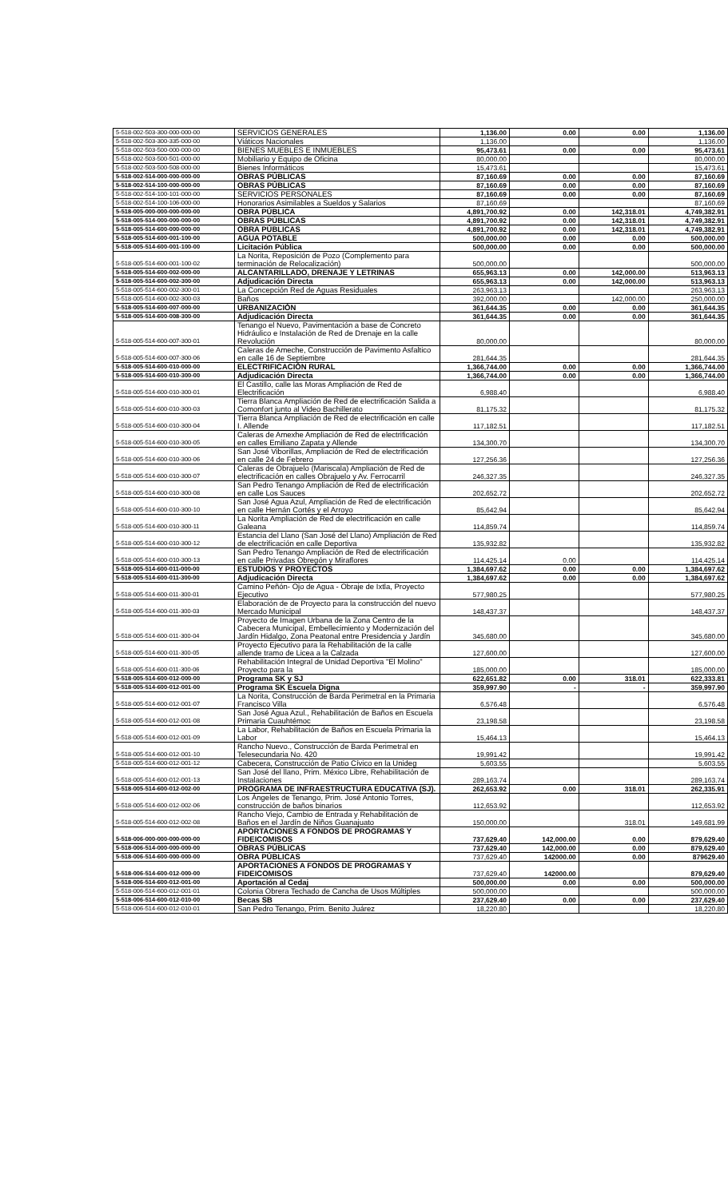| 5-518-002-503-300-000-000-00 | SERVICIOS GENERALES | 1,136.00 | 0.00 | 0.00 | 1,136.00 |
| 5-518-002-503-300-335-000-00 | Viáticos Nacionales | 1,136.00 | | | 1,136.00 |
| 5-518-002-503-500-000-000-00 | BIENES MUEBLES E INMUEBLES | 95,473.61 | 0.00 | 0.00 | 95,473.61 |
| 5-518-002-503-500-501-000-00 | Mobiliario y Equipo de Oficina | 80,000.00 | | | 80,000.00 |
| 5-518-002-503-500-508-000-00 | Bienes Informáticos | 15,473.61 | | | 15,473.61 |
| 5-518-002-514-000-000-000-00 | OBRAS PÚBLICAS | 87,160.69 | 0.00 | 0.00 | 87,160.69 |
| 5-518-002-514-100-000-000-00 | OBRAS PÚBLICAS | 87,160.69 | 0.00 | 0.00 | 87,160.69 |
| 5-518-002-514-100-101-000-00 | SERVICIOS PERSONALES | 87,160.69 | 0.00 | 0.00 | 87,160.69 |
| 5-518-002-514-100-106-000-00 | Honorarios Asimilables a Sueldos y Salarios | 87,160.69 | | | 87,160.69 |
| 5-518-005-000-000-000-000-00 | OBRA PÚBLICA | 4,891,700.92 | 0.00 | 142,318.01 | 4,749,382.91 |
| 5-518-005-514-000-000-000-00 | OBRAS PÚBLICAS | 4,891,700.92 | 0.00 | 142,318.01 | 4,749,382.91 |
| 5-518-005-514-600-000-000-00 | OBRA PÚBLICAS | 4,891,700.92 | 0.00 | 142,318.01 | 4,749,382.91 |
| 5-518-005-514-600-001-100-00 | AGUA POTABLE | 500,000.00 | 0.00 | 0.00 | 500,000.00 |
| 5-518-005-514-600-001-100-00 | Licitación Pública | 500,000.00 | 0.00 | 0.00 | 500,000.00 |
| 5-518-005-514-600-001-100-02 | La Norita, Reposición de Pozo (Complemento para terminación de Relocalización) | 500,000.00 | | | 500,000.00 |
| 5-518-005-514-600-002-000-00 | ALCANTARILLADO, DRENAJE Y LETRINAS | 655,963.13 | 0.00 | 142,000.00 | 513,963.13 |
| 5-518-005-514-600-002-300-00 | Adjudicación Directa | 655,963.13 | 0.00 | 142,000.00 | 513,963.13 |
| 5-518-005-514-600-002-300-01 | La Concepción Red de Aguas Residuales | 263,963.13 | | | 263,963.13 |
| 5-518-005-514-600-002-300-03 | Baños | 392,000.00 | | 142,000.00 | 250,000.00 |
| 5-518-005-514-600-007-000-00 | URBANIZACIÓN | 361,644.35 | 0.00 | 0.00 | 361,644.35 |
| 5-518-005-514-600-008-300-00 | Adjudicación Directa | 361,644.35 | 0.00 | 0.00 | 361,644.35 |
| 5-518-005-514-600-007-300-01 | Tenango el Nuevo, Pavimentación a base de Concreto Hidráulico e Instalación de Red de Drenaje en la calle Revolución | 80,000.00 | | | 80,000.00 |
| 5-518-005-514-600-007-300-06 | Caleras de Ameche, Construcción de Pavimento Asfaltico en calle 16 de Septiembre | 281,644.35 | | | 281,644.35 |
| 5-518-005-514-600-010-000-00 | ELECTRIFICACIÓN RURAL | 1,366,744.00 | 0.00 | 0.00 | 1,366,744.00 |
| 5-518-005-514-600-010-300-00 | Adjudicación Directa | 1,366,744.00 | 0.00 | 0.00 | 1,366,744.00 |
| 5-518-005-514-600-010-300-01 | El Castillo, calle las Moras Ampliación de Red de Electrificación | 6,988.40 | | | 6,988.40 |
| 5-518-005-514-600-010-300-03 | Tierra Blanca Ampliación de Red de electrificación Salida a Comonfort junto al Video Bachillerato | 81,175.32 | | | 81,175.32 |
| 5-518-005-514-600-010-300-04 | Tierra Blanca Ampliación de Red de electrificación en calle I. Allende | 117,182.51 | | | 117,182.51 |
| 5-518-005-514-600-010-300-05 | Caleras de Amexhe Ampliación de Red de electrificación en calles Emiliano Zapata y Allende | 134,300.70 | | | 134,300.70 |
| 5-518-005-514-600-010-300-06 | San José Viborillas, Ampliación de Red de electrificación en calle 24 de Febrero | 127,256.36 | | | 127,256.36 |
| 5-518-005-514-600-010-300-07 | Caleras de Obrajuelo (Mariscala) Ampliación de Red de electrificación en calles Obrajuelo y Av. Ferrocarril | 246,327.35 | | | 246,327.35 |
| 5-518-005-514-600-010-300-08 | San Pedro Tenango Ampliación de Red de electrificación en calle Los Sauces | 202,652.72 | | | 202,652.72 |
| 5-518-005-514-600-010-300-10 | San José Agua Azul, Ampliación de Red de electrificación en calle Hernán Cortés y el Arroyo | 85,642.94 | | | 85,642.94 |
| 5-518-005-514-600-010-300-11 | La Norita Ampliación de Red de electrificación en calle Galeana | 114,859.74 | | | 114,859.74 |
| 5-518-005-514-600-010-300-12 | Estancia del Llano (San José del Llano) Ampliación de Red de electrificación en calle Deportiva | 135,932.82 | | | 135,932.82 |
| 5-518-005-514-600-010-300-13 | San Pedro Tenango Ampliación de Red de electrificación en calle Privadas Obregón y Miraflores | 114,425.14 | 0.00 | | 114,425.14 |
| 5-518-005-514-600-011-000-00 | ESTUDIOS Y PROYECTOS | 1,384,697.62 | 0.00 | 0.00 | 1,384,697.62 |
| 5-518-005-514-600-011-300-00 | Adjudicación Directa | 1,384,697.62 | 0.00 | 0.00 | 1,384,697.62 |
| 5-518-005-514-600-011-300-01 | Camino Peñón- Ojo de Agua - Obraje de Ixtla, Proyecto Ejecutivo | 577,980.25 | | | 577,980.25 |
| 5-518-005-514-600-011-300-03 | Elaboración de de Proyecto para la construcción del nuevo Mercado Municipal | 148,437.37 | | | 148,437.37 |
| 5-518-005-514-600-011-300-04 | Proyecto de Imagen Urbana de la Zona Centro de la Cabecera Municipal, Embellecimiento y Modernización del Jardín Hidalgo, Zona Peatonal entre Presidencia y Jardín | 345,680.00 | | | 345,680.00 |
| 5-518-005-514-600-011-300-05 | Proyecto Ejecutivo para la Rehabilitación de la calle allende tramo de Licea a la Calzada | 127,600.00 | | | 127,600.00 |
| 5-518-005-514-600-011-300-06 | Rehabilitación Integral de Unidad Deportiva "El Molino" Proyecto para la | 185,000.00 | | | 185,000.00 |
| 5-518-005-514-600-012-000-00 | Programa SK y SJ | 622,651.82 | 0.00 | 318.01 | 622,333.81 |
| 5-518-005-514-600-012-001-00 | Programa SK Escuela Digna | 359,997.90 | - | - | 359,997.90 |
| 5-518-005-514-600-012-001-07 | La Norita, Construcción de Barda Perimetral en la Primaria Francisco Villa | 6,576.48 | | | 6,576.48 |
| 5-518-005-514-600-012-001-08 | San José Agua Azul., Rehabilitación de Baños en Escuela Primaria Cuauhtémoc | 23,198.58 | | | 23,198.58 |
| 5-518-005-514-600-012-001-09 | La Labor, Rehabilitación de Baños en Escuela Primaria la Labor | 15,464.13 | | | 15,464.13 |
| 5-518-005-514-600-012-001-10 | Rancho Nuevo., Construcción de Barda Perimetral en Telesecundaria No. 420 | 19,991.42 | | | 19,991.42 |
| 5-518-005-514-600-012-001-12 | Cabecera, Construcción de Patio Cívico en la Unideg | 5,603.55 | | | 5,603.55 |
| 5-518-005-514-600-012-001-13 | San José del llano, Prim. México Libre, Rehabilitación de Instalaciones | 289,163.74 | | | 289,163.74 |
| 5-518-005-514-600-012-002-00 | PROGRAMA DE INFRAESTRUCTURA EDUCATIVA (SJ). | 262,653.92 | 0.00 | 318.01 | 262,335.91 |
| 5-518-005-514-600-012-002-06 | Los Ángeles de Tenango, Prim. José Antonio Torres, construcción de baños binarios | 112,653.92 | | | 112,653.92 |
| 5-518-005-514-600-012-002-08 | Rancho Viejo, Cambio de Entrada y Rehabilitación de Baños en el Jardín de Niños Guanajuato | 150,000.00 | | 318.01 | 149,681.99 |
| 5-518-006-000-000-000-000-00 | APORTACIONES A FONDOS DE PROGRAMAS Y FIDEICOMISOS | 737,629.40 | 142,000.00 | 0.00 | 879,629.40 |
| 5-518-006-514-000-000-000-00 | OBRAS PÚBLICAS | 737,629.40 | 142,000.00 | 0.00 | 879,629.40 |
| 5-518-006-514-600-000-000-00 | OBRA PÚBLICAS | 737,629.40 | 142000.00 | 0.00 | 879629.40 |
| 5-518-006-514-600-012-000-00 | APORTACIONES A FONDOS DE PROGRAMAS Y FIDEICOMISOS | 737,629.40 | 142000.00 | | 879,629.40 |
| 5-518-006-514-600-012-001-00 | Aportación al Cedaj | 500,000.00 | 0.00 | 0.00 | 500,000.00 |
| 5-518-006-514-600-012-001-01 | Colonia Obrera Techado de Cancha de Usos Múltiples | 500,000.00 | | | 500,000.00 |
| 5-518-006-514-600-012-010-00 | Becas SB | 237,629.40 | 0.00 | 0.00 | 237,629.40 |
| 5-518-006-514-600-012-010-01 | San Pedro Tenango, Prim. Benito Juárez | 18,220.80 | | | 18,220.80 |